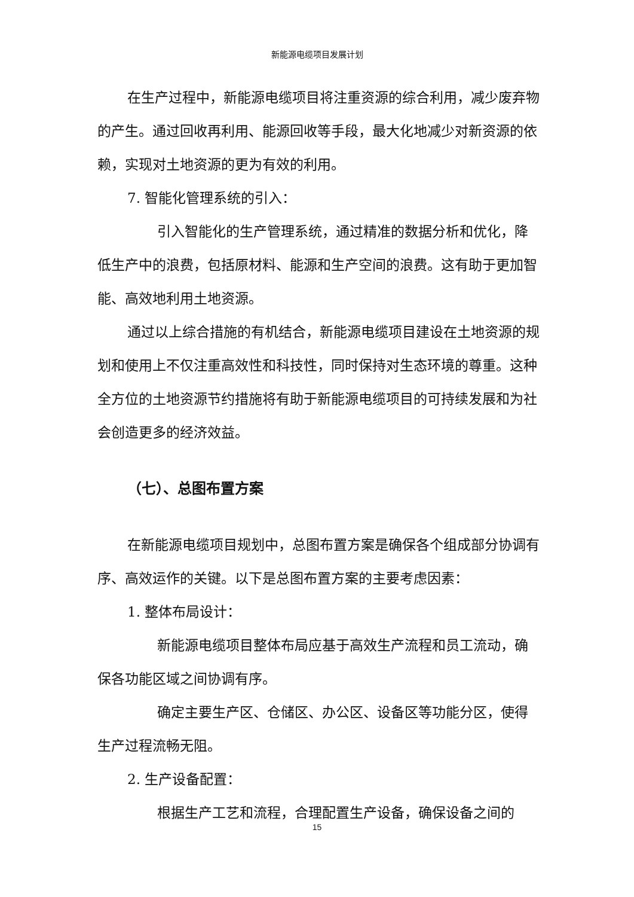新能源电缆项目发展计划
在生产过程中，新能源电缆项目将注重资源的综合利用，减少废弃物的产生。通过回收再利用、能源回收等手段，最大化地减少对新资源的依赖，实现对土地资源的更为有效的利用。
7. 智能化管理系统的引入：
引入智能化的生产管理系统，通过精准的数据分析和优化，降低生产中的浪费，包括原材料、能源和生产空间的浪费。这有助于更加智能、高效地利用土地资源。
通过以上综合措施的有机结合，新能源电缆项目建设在土地资源的规划和使用上不仅注重高效性和科技性，同时保持对生态环境的尊重。这种全方位的土地资源节约措施将有助于新能源电缆项目的可持续发展和为社会创造更多的经济效益。
（七）、总图布置方案
在新能源电缆项目规划中，总图布置方案是确保各个组成部分协调有序、高效运作的关键。以下是总图布置方案的主要考虑因素：
1. 整体布局设计：
新能源电缆项目整体布局应基于高效生产流程和员工流动，确保各功能区域之间协调有序。
确定主要生产区、仓储区、办公区、设备区等功能分区，使得生产过程流畅无阻。
2. 生产设备配置：
根据生产工艺和流程，合理配置生产设备，确保设备之间的
15